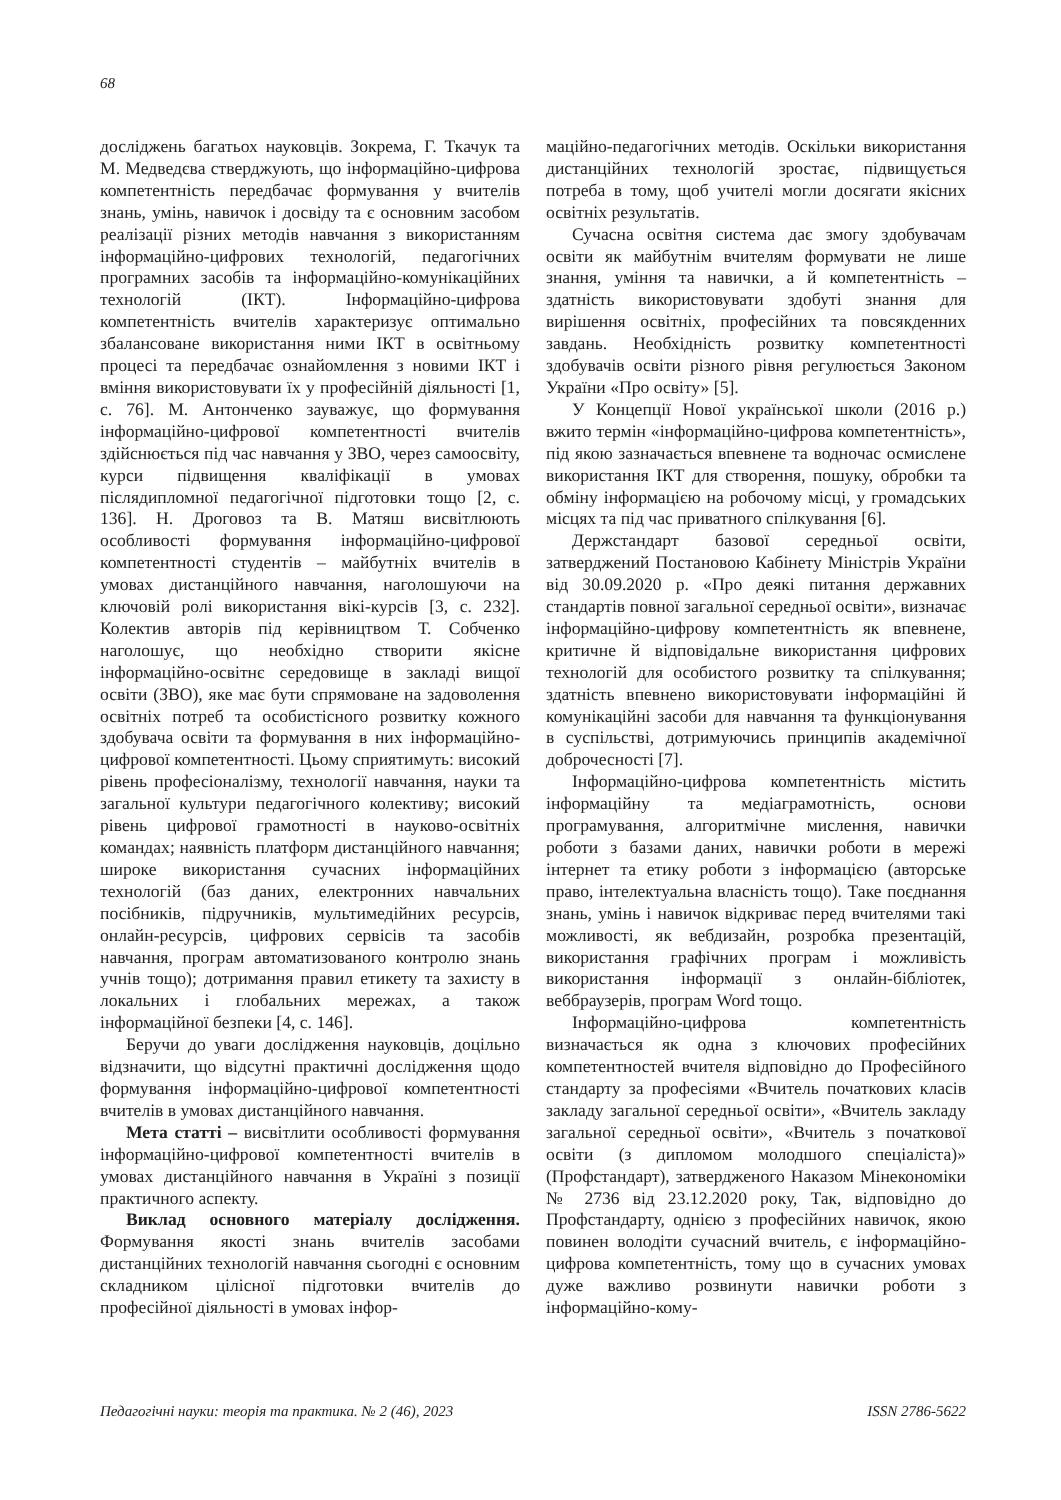68
досліджень багатьох науковців. Зокрема, Г. Ткачук та М. Медведєва стверджують, що інформаційно-цифрова компетентність передбачає формування у вчителів знань, умінь, навичок і досвіду та є основним засобом реалізації різних методів навчання з використанням інформаційно-цифрових технологій, педагогічних програмних засобів та інформаційно-комунікаційних технологій (ІКТ). Інформаційно-цифрова компетентність вчителів характеризує оптимально збалансоване використання ними ІКТ в освітньому процесі та передбачає ознайомлення з новими ІКТ і вміння використовувати їх у професійній діяльності [1, с. 76]. М. Антонченко зауважує, що формування інформаційно-цифрової компетентності вчителів здійснюється під час навчання у ЗВО, через самоосвіту, курси підвищення кваліфікації в умовах післядипломної педагогічної підготовки тощо [2, с. 136]. Н. Дроговоз та В. Матяш висвітлюють особливості формування інформаційно-цифрової компетентності студентів – майбутніх вчителів в умовах дистанційного навчання, наголошуючи на ключовій ролі використання вікі-курсів [3, с. 232]. Колектив авторів під керівництвом Т. Собченко наголошує, що необхідно створити якісне інформаційно-освітнє середовище в закладі вищої освіти (ЗВО), яке має бути спрямоване на задоволення освітніх потреб та особистісного розвитку кожного здобувача освіти та формування в них інформаційно-цифрової компетентності. Цьому сприятимуть: високий рівень професіоналізму, технології навчання, науки та загальної культури педагогічного колективу; високий рівень цифрової грамотності в науково-освітніх командах; наявність платформ дистанційного навчання; широке використання сучасних інформаційних технологій (баз даних, електронних навчальних посібників, підручників, мультимедійних ресурсів, онлайн-ресурсів, цифрових сервісів та засобів навчання, програм автоматизованого контролю знань учнів тощо); дотримання правил етикету та захисту в локальних і глобальних мережах, а також інформаційної безпеки [4, с. 146].
Беручи до уваги дослідження науковців, доцільно відзначити, що відсутні практичні дослідження щодо формування інформаційно-цифрової компетентності вчителів в умовах дистанційного навчання.
Мета статті – висвітлити особливості формування інформаційно-цифрової компетентності вчителів в умовах дистанційного навчання в Україні з позиції практичного аспекту.
Виклад основного матеріалу дослідження. Формування якості знань вчителів засобами дистанційних технологій навчання сьогодні є основним складником цілісної підготовки вчителів до професійної діяльності в умовах інфор-
маційно-педагогічних методів. Оскільки використання дистанційних технологій зростає, підвищується потреба в тому, щоб учителі могли досягати якісних освітніх результатів.
Сучасна освітня система дає змогу здобувачам освіти як майбутнім вчителям формувати не лише знання, уміння та навички, а й компетентність – здатність використовувати здобуті знання для вирішення освітніх, професійних та повсякденних завдань. Необхідність розвитку компетентності здобувачів освіти різного рівня регулюється Законом України «Про освіту» [5].
У Концепції Нової української школи (2016 р.) вжито термін «інформаційно-цифрова компетентність», під якою зазначається впевнене та водночас осмислене використання ІКТ для створення, пошуку, обробки та обміну інформацією на робочому місці, у громадських місцях та під час приватного спілкування [6].
Держстандарт базової середньої освіти, затверджений Постановою Кабінету Міністрів України від 30.09.2020 р. «Про деякі питання державних стандартів повної загальної середньої освіти», визначає інформаційно-цифрову компетентність як впевнене, критичне й відповідальне використання цифрових технологій для особистого розвитку та спілкування; здатність впевнено використовувати інформаційні й комунікаційні засоби для навчання та функціонування в суспільстві, дотримуючись принципів академічної доброчесності [7].
Інформаційно-цифрова компетентність містить інформаційну та медіаграмотність, основи програмування, алгоритмічне мислення, навички роботи з базами даних, навички роботи в мережі інтернет та етику роботи з інформацією (авторське право, інтелектуальна власність тощо). Таке поєднання знань, умінь і навичок відкриває перед вчителями такі можливості, як вебдизайн, розробка презентацій, використання графічних програм і можливість використання інформації з онлайн-бібліотек, веббраузерів, програм Word тощо.
Інформаційно-цифрова компетентність визначається як одна з ключових професійних компетентностей вчителя відповідно до Професійного стандарту за професіями «Вчитель початкових класів закладу загальної середньої освіти», «Вчитель закладу загальної середньої освіти», «Вчитель з початкової освіти (з дипломом молодшого спеціаліста)» (Профстандарт), затвердженого Наказом Мінекономіки № 2736 від 23.12.2020 року, Так, відповідно до Профстандарту, однією з професійних навичок, якою повинен володіти сучасний вчитель, є інформаційно-цифрова компетентність, тому що в сучасних умовах дуже важливо розвинути навички роботи з інформаційно-кому-
Педагогічні науки: теорія та практика. № 2 (46), 2023 ISSN 2786-5622